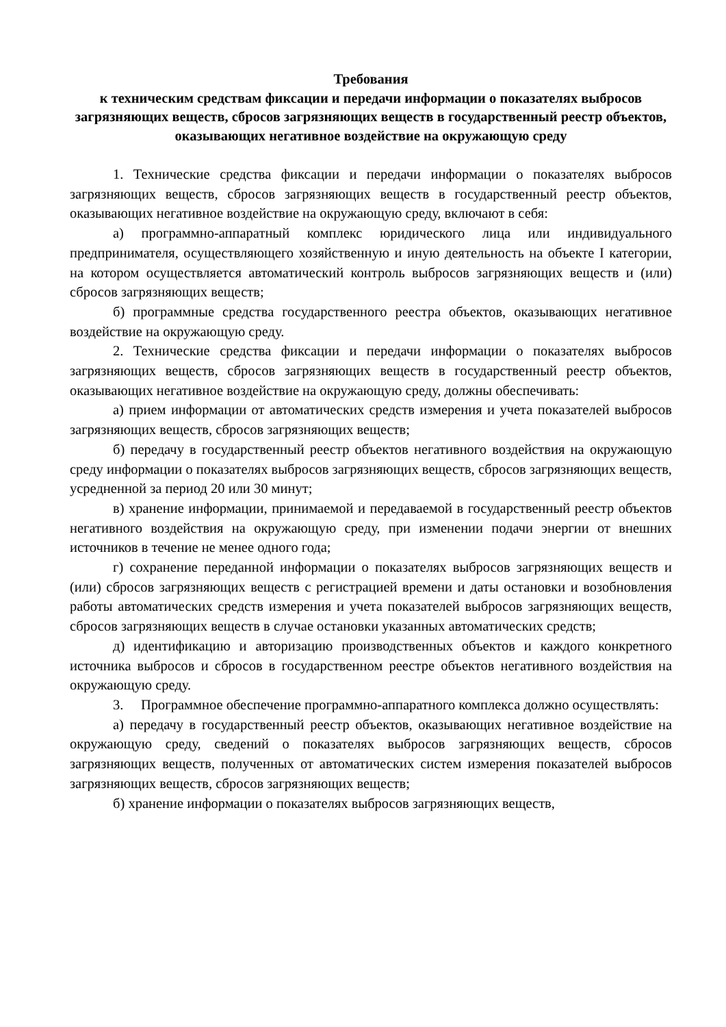Требования
к техническим средствам фиксации и передачи информации о показателях выбросов загрязняющих веществ, сбросов загрязняющих веществ в государственный реестр объектов, оказывающих негативное воздействие на окружающую среду
1. Технические средства фиксации и передачи информации о показателях выбросов загрязняющих веществ, сбросов загрязняющих веществ в государственный реестр объектов, оказывающих негативное воздействие на окружающую среду, включают в себя:
а) программно-аппаратный комплекс юридического лица или индивидуального предпринимателя, осуществляющего хозяйственную и иную деятельность на объекте I категории, на котором осуществляется автоматический контроль выбросов загрязняющих веществ и (или) сбросов загрязняющих веществ;
б) программные средства государственного реестра объектов, оказывающих негативное воздействие на окружающую среду.
2. Технические средства фиксации и передачи информации о показателях выбросов загрязняющих веществ, сбросов загрязняющих веществ в государственный реестр объектов, оказывающих негативное воздействие на окружающую среду, должны обеспечивать:
а) прием информации от автоматических средств измерения и учета показателей выбросов загрязняющих веществ, сбросов загрязняющих веществ;
б) передачу в государственный реестр объектов негативного воздействия на окружающую среду информации о показателях выбросов загрязняющих веществ, сбросов загрязняющих веществ, усредненной за период 20 или 30 минут;
в) хранение информации, принимаемой и передаваемой в государственный реестр объектов негативного воздействия на окружающую среду, при изменении подачи энергии от внешних источников в течение не менее одного года;
г) сохранение переданной информации о показателях выбросов загрязняющих веществ и (или) сбросов загрязняющих веществ с регистрацией времени и даты остановки и возобновления работы автоматических средств измерения и учета показателей выбросов загрязняющих веществ, сбросов загрязняющих веществ в случае остановки указанных автоматических средств;
д) идентификацию и авторизацию производственных объектов и каждого конкретного источника выбросов и сбросов в государственном реестре объектов негативного воздействия на окружающую среду.
3. Программное обеспечение программно-аппаратного комплекса должно осуществлять:
а) передачу в государственный реестр объектов, оказывающих негативное воздействие на окружающую среду, сведений о показателях выбросов загрязняющих веществ, сбросов загрязняющих веществ, полученных от автоматических систем измерения показателей выбросов загрязняющих веществ, сбросов загрязняющих веществ;
б) хранение информации о показателях выбросов загрязняющих веществ,